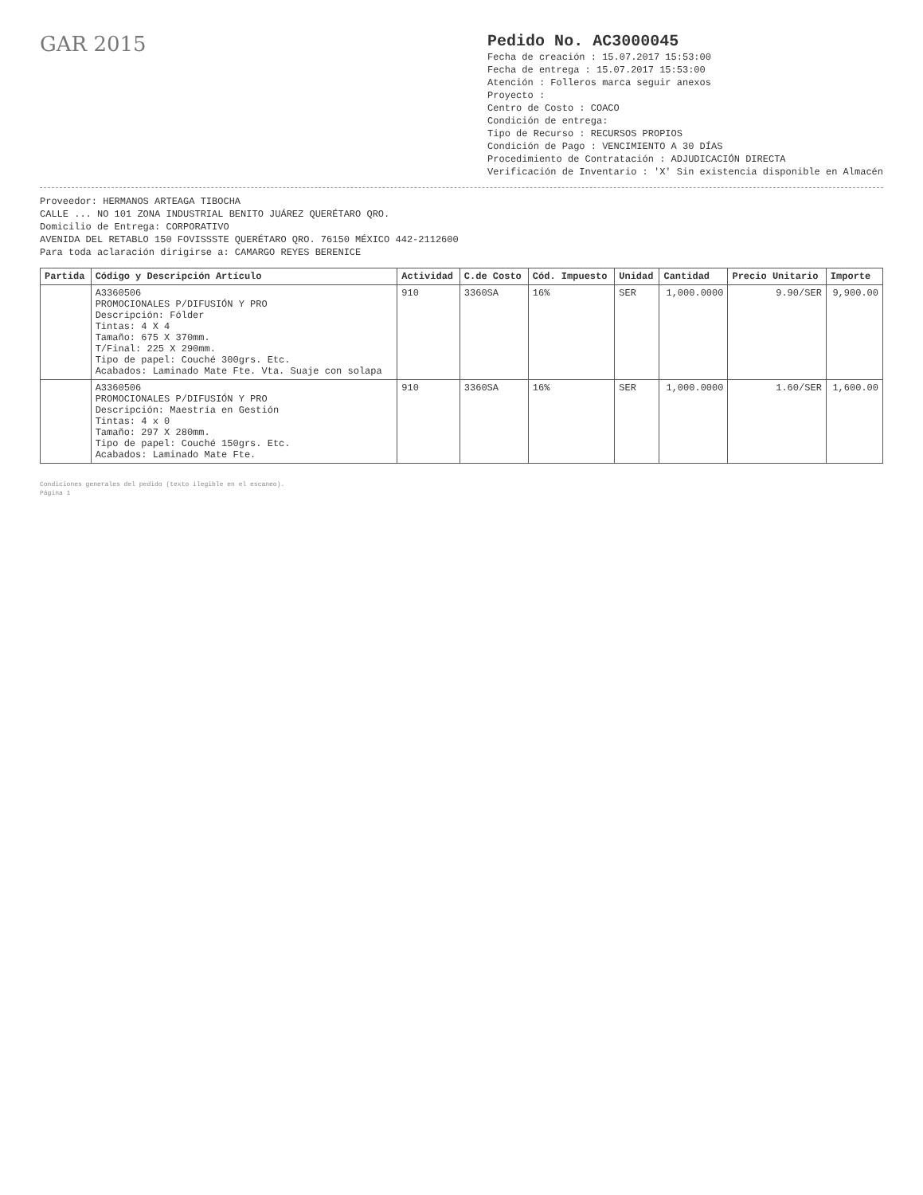GAR 2015
Pedido No. AC3000045
Fecha de creación : 15.07.2017 15:53:00
Fecha de entrega : 15.07.2017 15:53:00
Atención : Folleros marca seguir anexos
Proyecto :
Centro de Costo : COACO
Condición de entrega:
Tipo de Recurso : RECURSOS PROPIOS
Condición de Pago : VENCIMIENTO A 30 DÍAS
Procedimiento de Contratación : ADJUDICACIÓN DIRECTA
Verificación de Inventario : 'X' Sin existencia disponible en Almacén
Proveedor: HERMANOS ARTEAGA TIBOCHA
CALLE ... NO 101 ZONA INDUSTRIAL BENITO JUÁREZ QUERÉTARO QRO.
Domicilio de Entrega: CORPORATIVO
AVENIDA DEL RETABLO 150 FOVISSSTE QUERÉTARO QRO. 76150 MÉXICO 442-2112600
Para toda aclaración dirigirse a: CAMARGO REYES BERENICE
| Partida | Código y Descripción Artículo | Actividad | C.de Costo | Cód. Impuesto | Unidad | Cantidad | Precio Unitario | Importe |
| --- | --- | --- | --- | --- | --- | --- | --- | --- |
| | A3360506 PROMOCIONALES P/DIFUSIÓN Y PRO Descripción: Fólder Tintas: 4 X 4 Tamaño: 675 X 370mm. T/Final: 225 X 290mm. Tipo de papel: Couché 300grs. Etc. Acabados: Laminado Mate Fte. Vta. Suaje con solapa | 910 | 3360SA | 16% | SER | 1,000.0000 | 9.90/SER | 9,900.00 |
| | A3360506 PROMOCIONALES P/DIFUSIÓN Y PRO Descripción: Maestría en Gestión Tintas: 4 x 0 Tamaño: 297 X 280mm. Tipo de papel: Couché 150grs. Etc. Acabados: Laminado Mate Fte. | 910 | 3360SA | 16% | SER | 1,000.0000 | 1.60/SER | 1,600.00 |
Condiciones generales del pedido (texto ilegible en el escaneo).
Página 1